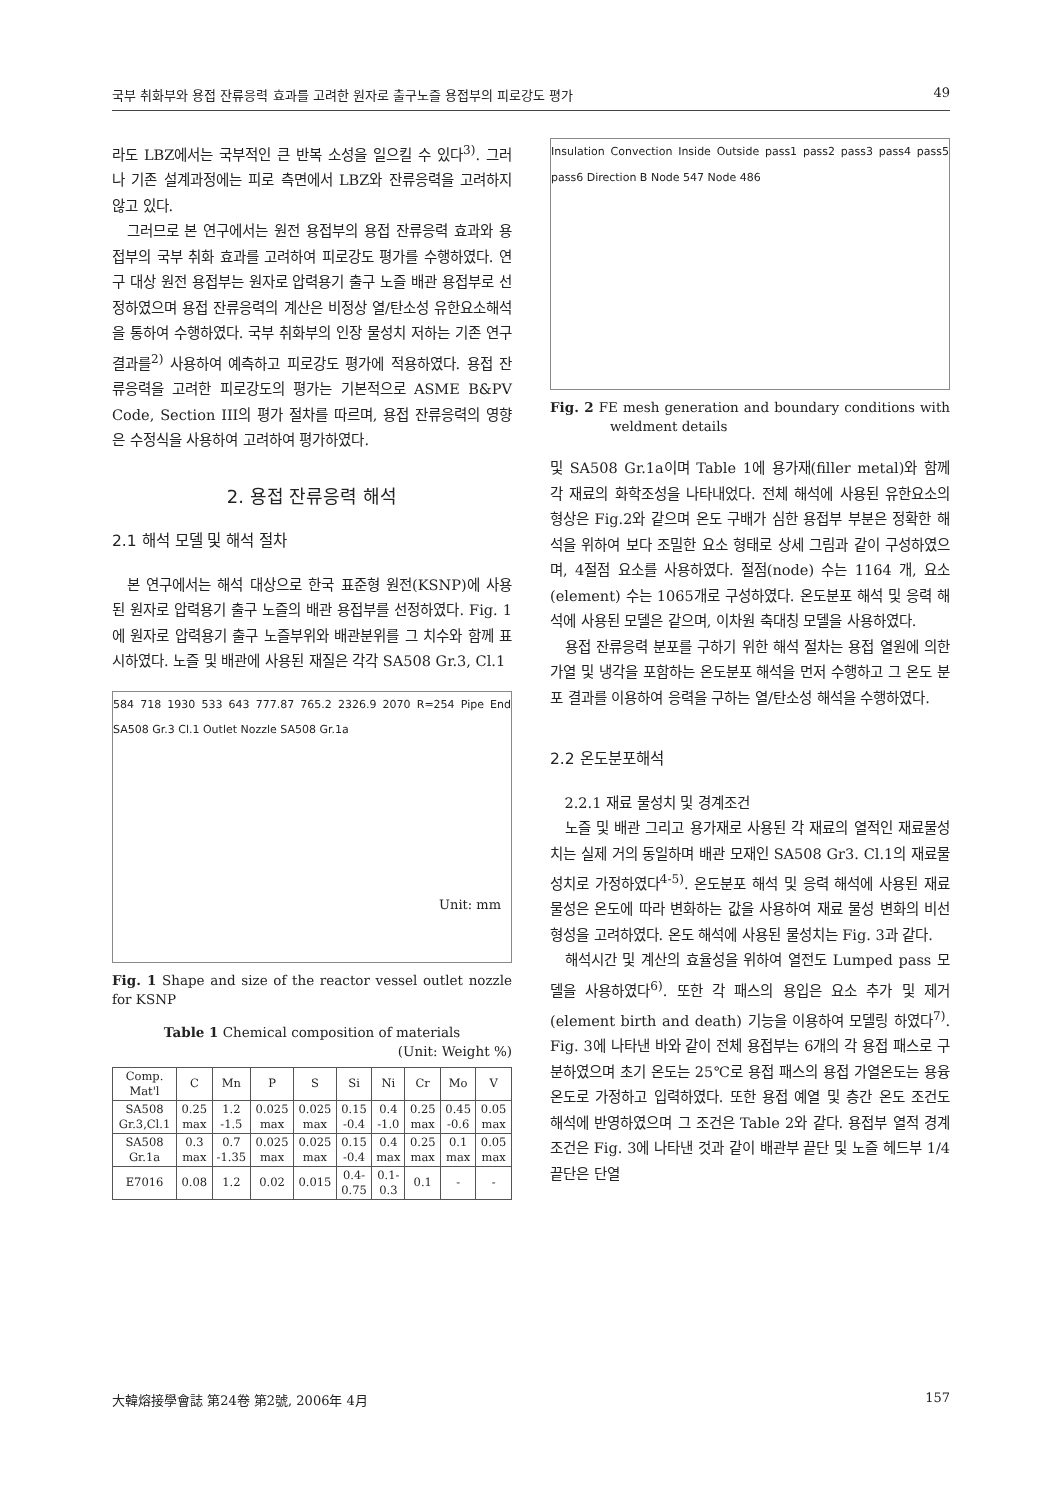국부 취화부와 용접 잔류응력 효과를 고려한 원자로 출구노즐 용접부의 피로강도 평가 49
라도 LBZ에서는 국부적인 큰 반복 소성을 일으킬 수 있다<sup>3)</sup>. 그러나 기존 설계과정에는 피로 측면에서 LBZ와 잔류응력을 고려하지 않고 있다.
그러므로 본 연구에서는 원전 용접부의 용접 잔류응력 효과와 용접부의 국부 취화 효과를 고려하여 피로강도 평가를 수행하였다. 연구 대상 원전 용접부는 원자로 압력용기 출구 노즐 배관 용접부로 선정하였으며 용접 잔류응력의 계산은 비정상 열/탄소성 유한요소해석을 통하여 수행하였다. 국부 취화부의 인장 물성치 저하는 기존 연구 결과를<sup>2)</sup> 사용하여 예측하고 피로강도 평가에 적용하였다. 용접 잔류응력을 고려한 피로강도의 평가는 기본적으로 ASME B&PV Code, Section III의 평가 절차를 따르며, 용접 잔류응력의 영향은 수정식을 사용하여 고려하여 평가하였다.
2. 용접 잔류응력 해석
2.1 해석 모델 및 해석 절차
본 연구에서는 해석 대상으로 한국 표준형 원전(KSNP)에 사용된 원자로 압력용기 출구 노즐의 배관 용접부를 선정하였다. Fig. 1에 원자로 압력용기 출구 노즐부위와 배관분위를 그 치수와 함께 표시하였다. 노즐 및 배관에 사용된 재질은 각각 SA508 Gr.3, Cl.1
584 718 1930 533 643 777.87 765.2 2326.9 2070 R=254 Pipe End SA508 Gr.3 Cl.1 Outlet Nozzle SA508 Gr.1a
Unit: mm
Fig. 1 Shape and size of the reactor vessel outlet nozzle for KSNP
Table 1 Chemical composition of materials
(Unit: Weight %)
| Comp. Mat'l | C | Mn | P | S | Si | Ni | Cr | Mo | V |
| --- | --- | --- | --- | --- | --- | --- | --- | --- | --- |
| SA508 Gr.3,Cl.1 | 0.25 max | 1.2 -1.5 | 0.025 max | 0.025 max | 0.15 -0.4 | 0.4 -1.0 | 0.25 max | 0.45 -0.6 | 0.05 max |
| SA508 Gr.1a | 0.3 max | 0.7 -1.35 | 0.025 max | 0.025 max | 0.15 -0.4 | 0.4 max | 0.25 max | 0.1 max | 0.05 max |
| E7016 | 0.08 | 1.2 | 0.02 | 0.015 | 0.4- 0.75 | 0.1- 0.3 | 0.1 | - | - |
Insulation Convection Inside Outside pass1 pass2 pass3 pass4 pass5 pass6 Direction B Node 547 Node 486
Fig. 2 FE mesh generation and boundary conditions with weldment details
및 SA508 Gr.1a이며 Table 1에 용가재(filler metal)와 함께 각 재료의 화학조성을 나타내었다. 전체 해석에 사용된 유한요소의 형상은 Fig.2와 같으며 온도 구배가 심한 용접부 부분은 정확한 해석을 위하여 보다 조밀한 요소 형태로 상세 그림과 같이 구성하였으며, 4절점 요소를 사용하였다. 절점(node) 수는 1164 개, 요소(element) 수는 1065개로 구성하였다. 온도분포 해석 및 응력 해석에 사용된 모델은 같으며, 이차원 축대칭 모델을 사용하였다.
용접 잔류응력 분포를 구하기 위한 해석 절차는 용접 열원에 의한 가열 및 냉각을 포함하는 온도분포 해석을 먼저 수행하고 그 온도 분포 결과를 이용하여 응력을 구하는 열/탄소성 해석을 수행하였다.
2.2 온도분포해석
2.2.1 재료 물성치 및 경계조건
노즐 및 배관 그리고 용가재로 사용된 각 재료의 열적인 재료물성치는 실제 거의 동일하며 배관 모재인 SA508 Gr3. Cl.1의 재료물성치로 가정하였다<sup>4-5)</sup>. 온도분포 해석 및 응력 해석에 사용된 재료물성은 온도에 따라 변화하는 값을 사용하여 재료 물성 변화의 비선형성을 고려하였다. 온도 해석에 사용된 물성치는 Fig. 3과 같다.
해석시간 및 계산의 효율성을 위하여 열전도 Lumped pass 모델을 사용하였다<sup>6)</sup>. 또한 각 패스의 용입은 요소 추가 및 제거 (element birth and death) 기능을 이용하여 모델링 하였다<sup>7)</sup>. Fig. 3에 나타낸 바와 같이 전체 용접부는 6개의 각 용접 패스로 구분하였으며 초기 온도는 25℃로 용접 패스의 용접 가열온도는 용융온도로 가정하고 입력하였다. 또한 용접 예열 및 층간 온도 조건도 해석에 반영하였으며 그 조건은 Table 2와 같다. 용접부 열적 경계조건은 Fig. 3에 나타낸 것과 같이 배관부 끝단 및 노즐 헤드부 1/4끝단은 단열
大韓熔接學會誌 第24卷 第2號, 2006年 4月 157